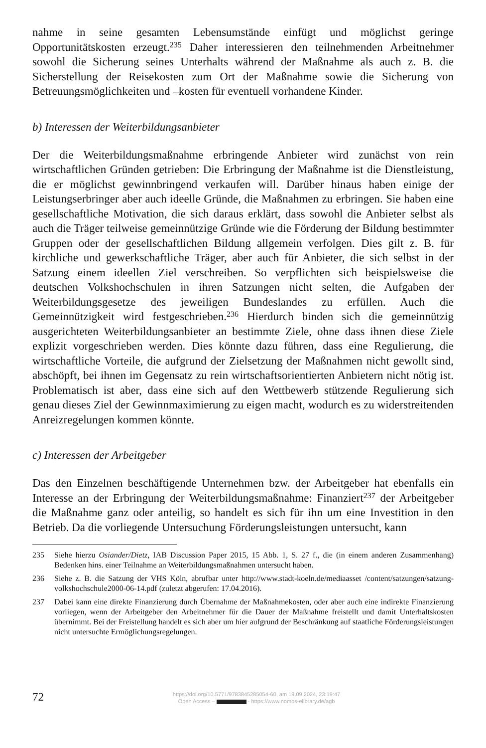nahme in seine gesamten Lebensumstände einfügt und möglichst geringe Opportunitätskosten erzeugt.<sup>235</sup> Daher interessieren den teilnehmenden Arbeitnehmer sowohl die Sicherung seines Unterhalts während der Maßnahme als auch z. B. die Sicherstellung der Reisekosten zum Ort der Maßnahme sowie die Sicherung von Betreuungsmöglichkeiten und –kosten für eventuell vorhandene Kinder.
b) Interessen der Weiterbildungsanbieter
Der die Weiterbildungsmaßnahme erbringende Anbieter wird zunächst von rein wirtschaftlichen Gründen getrieben: Die Erbringung der Maßnahme ist die Dienstleistung, die er möglichst gewinnbringend verkaufen will. Darüber hinaus haben einige der Leistungserbringer aber auch ideelle Gründe, die Maßnahmen zu erbringen. Sie haben eine gesellschaftliche Motivation, die sich daraus erklärt, dass sowohl die Anbieter selbst als auch die Träger teilweise gemeinnützige Gründe wie die Förderung der Bildung bestimmter Gruppen oder der gesellschaftlichen Bildung allgemein verfolgen. Dies gilt z. B. für kirchliche und gewerkschaftliche Träger, aber auch für Anbieter, die sich selbst in der Satzung einem ideellen Ziel verschreiben. So verpflichten sich beispielsweise die deutschen Volkshochschulen in ihren Satzungen nicht selten, die Aufgaben der Weiterbildungsgesetze des jeweiligen Bundeslandes zu erfüllen. Auch die Gemeinnützigkeit wird festgeschrieben.<sup>236</sup> Hierdurch binden sich die gemeinnützig ausgerichteten Weiterbildungsanbieter an bestimmte Ziele, ohne dass ihnen diese Ziele explizit vorgeschrieben werden. Dies könnte dazu führen, dass eine Regulierung, die wirtschaftliche Vorteile, die aufgrund der Zielsetzung der Maßnahmen nicht gewollt sind, abschöpft, bei ihnen im Gegensatz zu rein wirtschaftsorientierten Anbietern nicht nötig ist. Problematisch ist aber, dass eine sich auf den Wettbewerb stützende Regulierung sich genau dieses Ziel der Gewinnmaximierung zu eigen macht, wodurch es zu widerstreitenden Anreizregelungen kommen könnte.
c) Interessen der Arbeitgeber
Das den Einzelnen beschäftigende Unternehmen bzw. der Arbeitgeber hat ebenfalls ein Interesse an der Erbringung der Weiterbildungsmaßnahme: Finanziert<sup>237</sup> der Arbeitgeber die Maßnahme ganz oder anteilig, so handelt es sich für ihn um eine Investition in den Betrieb. Da die vorliegende Untersuchung Förderungsleistungen untersucht, kann
235 Siehe hierzu Osiander/Dietz, IAB Discussion Paper 2015, 15 Abb. 1, S. 27 f., die (in einem anderen Zusammenhang) Bedenken hins. einer Teilnahme an Weiterbildungsmaßnahmen untersucht haben.
236 Siehe z. B. die Satzung der VHS Köln, abrufbar unter http://www.stadt-koeln.de/mediaasset /content/satzungen/satzung-volkshochschule2000-06-14.pdf (zuletzt abgerufen: 17.04.2016).
237 Dabei kann eine direkte Finanzierung durch Übernahme der Maßnahmekosten, oder aber auch eine indirekte Finanzierung vorliegen, wenn der Arbeitgeber den Arbeitnehmer für die Dauer der Maßnahme freistellt und damit Unterhaltskosten übernimmt. Bei der Freistellung handelt es sich aber um hier aufgrund der Beschränkung auf staatliche Förderungsleistungen nicht untersuchte Ermöglichungsregelungen.
72
https://doi.org/10.5771/9783845285054-60, am 19.09.2024, 23:19:47
Open Access – - https://www.nomos-elibrary.de/agb